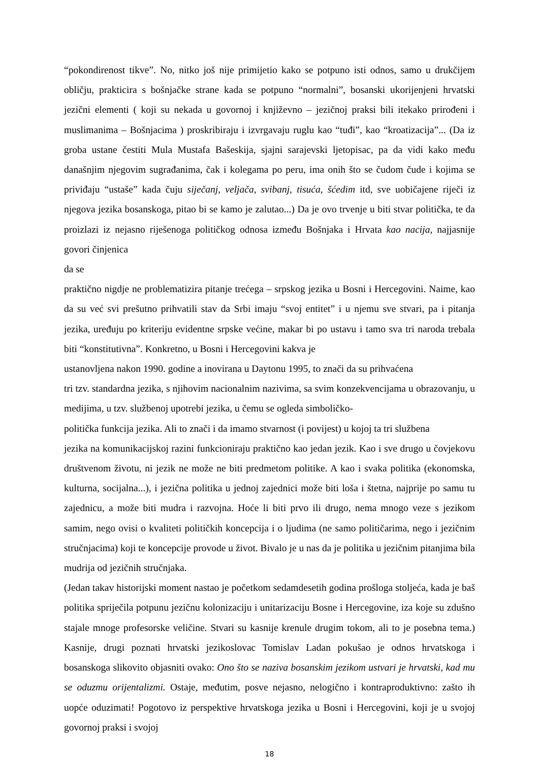“pokondirenost tikve”. No, nitko još nije primijetio kako se potpuno isti odnos, samo u drukčijem obličju, prakticira s bošnjačke strane kada se potpuno “normalni”, bosanski ukorijenjeni hrvatski jezični elementi ( koji su nekada u govornoj i književno – jezičnoj praksi bili itekako prirođeni i muslimanima – Bošnjacima ) proskribiraju i izvrgavaju ruglu kao “tuđi”, kao “kroatizacija”... (Da iz groba ustane čestiti Mula Mustafa Bašeskija, sjajni sarajevski ljetopisac, pa da vidi kako među današnjim njegovim sugrađanima, čak i kolegama po peru, ima onih što se čudom čude i kojima se priviđaju “ustaše” kada čuju siječanj, veljača, svibanj, tisuća, šćedim itd, sve uobičajene riječi iz njegova jezika bosanskoga, pitao bi se kamo je zalutao...) Da je ovo trvenje u biti stvar politička, te da proizlazi iz nejasno riješenoga političkog odnosa između Bošnjaka i Hrvata kao nacija, najjasnije govori činjenica
da se
praktično nigdje ne problematizira pitanje trećega – srpskog jezika u Bosni i Hercegovini. Naime, kao da su već svi prešutno prihvatili stav da Srbi imaju “svoj entitet” i u njemu sve stvari, pa i pitanja jezika, uređuju po kriteriju evidentne srpske većine, makar bi po ustavu i tamo sva tri naroda trebala biti “konstitutivna”. Konkretno, u Bosni i Hercegovini kakva je
ustanovljena nakon 1990. godine a inovirana u Daytonu 1995, to znači da su prihvaćena
tri tzv. standardna jezika, s njihovim nacionalnim nazivima, sa svim konzekvencijama u obrazovanju, u medijima, u tzv. službenoj upotrebi jezika, u čemu se ogleda simboličko-
politička funkcija jezika. Ali to znači i da imamo stvarnost (i povijest) u kojoj ta tri službena
jezika na komunikacijskoj razini funkcioniraju praktično kao jedan jezik. Kao i sve drugo u čovjekovu društvenom životu, ni jezik ne može ne biti predmetom politike. A kao i svaka politika (ekonomska, kulturna, socijalna...), i jezična politika u jednoj zajednici može biti loša i štetna, najprije po samu tu zajednicu, a može biti mudra i razvojna. Hoće li biti prvo ili drugo, nema mnogo veze s jezikom samim, nego ovisi o kvaliteti političkih koncepcija i o ljudima (ne samo političarima, nego i jezičnim stručnjacima) koji te koncepcije provode u život. Bivalo je u nas da je politika u jezičnim pitanjima bila mudrija od jezičnih stručnjaka.
(Jedan takav historijski moment nastao je početkom sedamdesetih godina prošloga stoljeća, kada je baš politika spriječila potpunu jezičnu kolonizaciju i unitarizaciju Bosne i Hercegovine, iza koje su zdušno stajale mnoge profesorske veličine. Stvari su kasnije krenule drugim tokom, ali to je posebna tema.) Kasnije, drugi poznati hrvatski jezikoslovac Tomislav Ladan pokušao je odnos hrvatskoga i bosanskoga slikovito objasniti ovako: Ono što se naziva bosanskim jezikom ustvari je hrvatski, kad mu se oduzmu orijentalizmi. Ostaje, međutim, posve nejasno, nelogično i kontraproduktivno: zašto ih uopće oduzimati! Pogotovo iz perspektive hrvatskoga jezika u Bosni i Hercegovini, koji je u svojoj govornoj praksi i svojoj
18